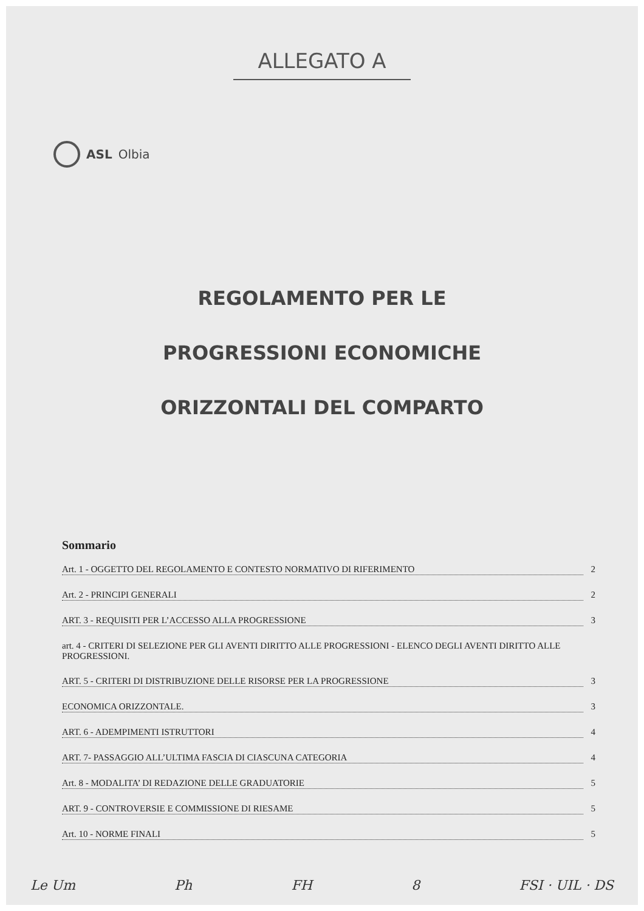ALLEGATO A
ASL Olbia
REGOLAMENTO PER LE
PROGRESSIONI ECONOMICHE
ORIZZONTALI DEL COMPARTO
Sommario
Art. 1 - OGGETTO DEL REGOLAMENTO E CONTESTO NORMATIVO DI RIFERIMENTO 2
Art. 2 - PRINCIPI GENERALI 2
ART. 3 - REQUISITI PER L’ACCESSO ALLA PROGRESSIONE 3
art. 4 - CRITERI DI SELEZIONE PER GLI AVENTI DIRITTO ALLE PROGRESSIONI - ELENCO DEGLI AVENTI DIRITTO ALLE PROGRESSIONI.
ART. 5 - CRITERI DI DISTRIBUZIONE DELLE RISORSE PER LA PROGRESSIONE 3
ECONOMICA ORIZZONTALE. 3
ART. 6 - ADEMPIMENTI ISTRUTTORI 4
ART. 7- PASSAGGIO ALL’ULTIMA FASCIA DI CIASCUNA CATEGORIA 4
Art. 8 - MODALITA’ DI REDAZIONE DELLE GRADUATORIE 5
ART. 9 - CONTROVERSIE E COMMISSIONE DI RIESAME 5
Art. 10 - NORME FINALI 5
Le Um Ph FH 8 FSI · UIL · DS